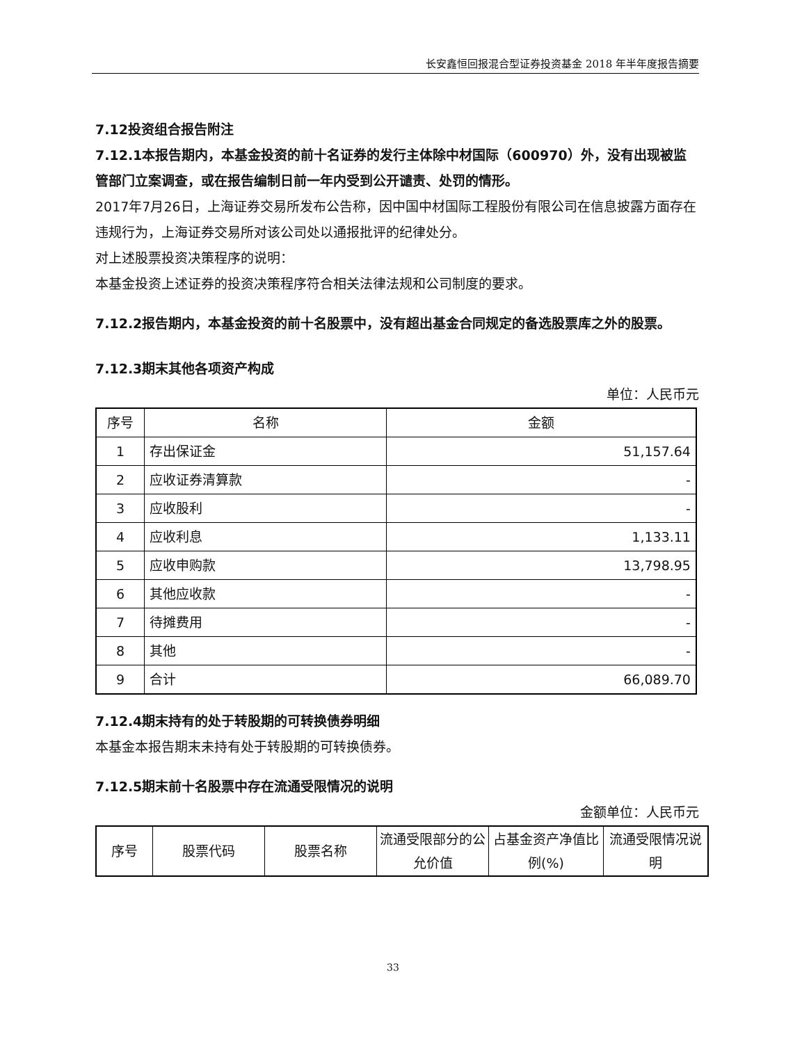长安鑫恒回报混合型证券投资基金 2018 年半年度报告摘要
7.12投资组合报告附注
7.12.1本报告期内，本基金投资的前十名证券的发行主体除中材国际（600970）外，没有出现被监管部门立案调查，或在报告编制日前一年内受到公开谴责、处罚的情形。
2017年7月26日，上海证券交易所发布公告称，因中国中材国际工程股份有限公司在信息披露方面存在违规行为，上海证券交易所对该公司处以通报批评的纪律处分。
对上述股票投资决策程序的说明：
本基金投资上述证券的投资决策程序符合相关法律法规和公司制度的要求。
7.12.2报告期内，本基金投资的前十名股票中，没有超出基金合同规定的备选股票库之外的股票。
7.12.3期末其他各项资产构成
单位：人民币元
| 序号 | 名称 | 金额 |
| --- | --- | --- |
| 1 | 存出保证金 | 51,157.64 |
| 2 | 应收证券清算款 | - |
| 3 | 应收股利 | - |
| 4 | 应收利息 | 1,133.11 |
| 5 | 应收申购款 | 13,798.95 |
| 6 | 其他应收款 | - |
| 7 | 待摊费用 | - |
| 8 | 其他 | - |
| 9 | 合计 | 66,089.70 |
7.12.4期末持有的处于转股期的可转换债券明细
本基金本报告期末未持有处于转股期的可转换债券。
7.12.5期末前十名股票中存在流通受限情况的说明
金额单位：人民币元
| 序号 | 股票代码 | 股票名称 | 流通受限部分的公允价值 | 占基金资产净值比例(%) | 流通受限情况说明 |
| --- | --- | --- | --- | --- | --- |
33